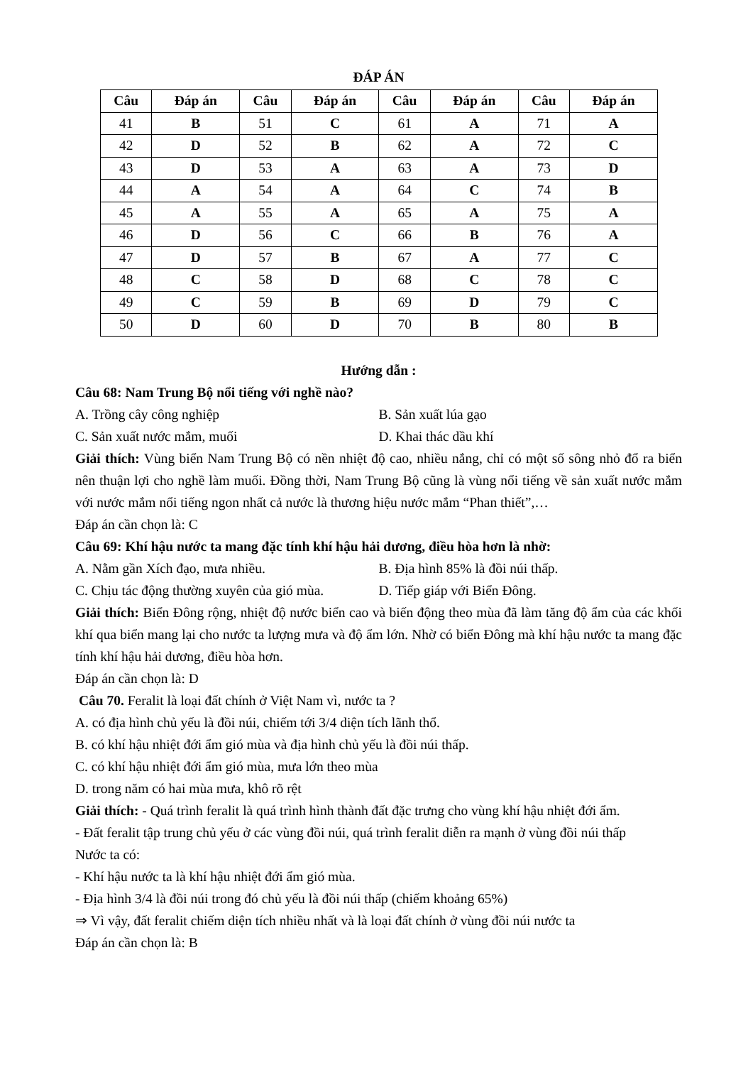ĐÁP ÁN
| Câu | Đáp án | Câu | Đáp án | Câu | Đáp án | Câu | Đáp án |
| --- | --- | --- | --- | --- | --- | --- | --- |
| 41 | B | 51 | C | 61 | A | 71 | A |
| 42 | D | 52 | B | 62 | A | 72 | C |
| 43 | D | 53 | A | 63 | A | 73 | D |
| 44 | A | 54 | A | 64 | C | 74 | B |
| 45 | A | 55 | A | 65 | A | 75 | A |
| 46 | D | 56 | C | 66 | B | 76 | A |
| 47 | D | 57 | B | 67 | A | 77 | C |
| 48 | C | 58 | D | 68 | C | 78 | C |
| 49 | C | 59 | B | 69 | D | 79 | C |
| 50 | D | 60 | D | 70 | B | 80 | B |
Hướng dẫn :
Câu 68: Nam Trung Bộ nổi tiếng với nghề nào?
A. Trồng cây công nghiệp B. Sản xuất lúa gạo
C. Sản xuất nước mắm, muối D. Khai thác dầu khí
Giải thích: Vùng biển Nam Trung Bộ có nền nhiệt độ cao, nhiều nắng, chỉ có một số sông nhỏ đổ ra biển nên thuận lợi cho nghề làm muối. Đồng thời, Nam Trung Bộ cũng là vùng nổi tiếng về sản xuất nước mắm với nước mắm nổi tiếng ngon nhất cả nước là thương hiệu nước mắm “Phan thiết”,…
Đáp án cần chọn là: C
Câu 69: Khí hậu nước ta mang đặc tính khí hậu hải dương, điều hòa hơn là nhờ:
A. Nằm gần Xích đạo, mưa nhiều. B. Địa hình 85% là đồi núi thấp.
C. Chịu tác động thường xuyên của gió mùa. D. Tiếp giáp với Biển Đông.
Giải thích: Biển Đông rộng, nhiệt độ nước biển cao và biến động theo mùa đã làm tăng độ ẩm của các khối khí qua biển mang lại cho nước ta lượng mưa và độ ẩm lớn. Nhờ có biển Đông mà khí hậu nước ta mang đặc tính khí hậu hải dương, điều hòa hơn.
Đáp án cần chọn là: D
Câu 70. Feralit là loại đất chính ở Việt Nam vì, nước ta ?
A. có địa hình chủ yếu là đồi núi, chiếm tới 3/4 diện tích lãnh thổ.
B. có khí hậu nhiệt đới ẩm gió mùa và địa hình chủ yếu là đồi núi thấp.
C. có khí hậu nhiệt đới ẩm gió mùa, mưa lớn theo mùa
D. trong năm có hai mùa mưa, khô rõ rệt
Giải thích: - Quá trình feralit là quá trình hình thành đất đặc trưng cho vùng khí hậu nhiệt đới ẩm.
- Đất feralit tập trung chủ yếu ở các vùng đồi núi, quá trình feralit diễn ra mạnh ở vùng đồi núi thấp
Nước ta có:
- Khí hậu nước ta là khí hậu nhiệt đới ẩm gió mùa.
- Địa hình 3/4 là đồi núi trong đó chủ yếu là đồi núi thấp (chiếm khoảng 65%)
⇒ Vì vậy, đất feralit chiếm diện tích nhiều nhất và là loại đất chính ở vùng đồi núi nước ta
Đáp án cần chọn là: B